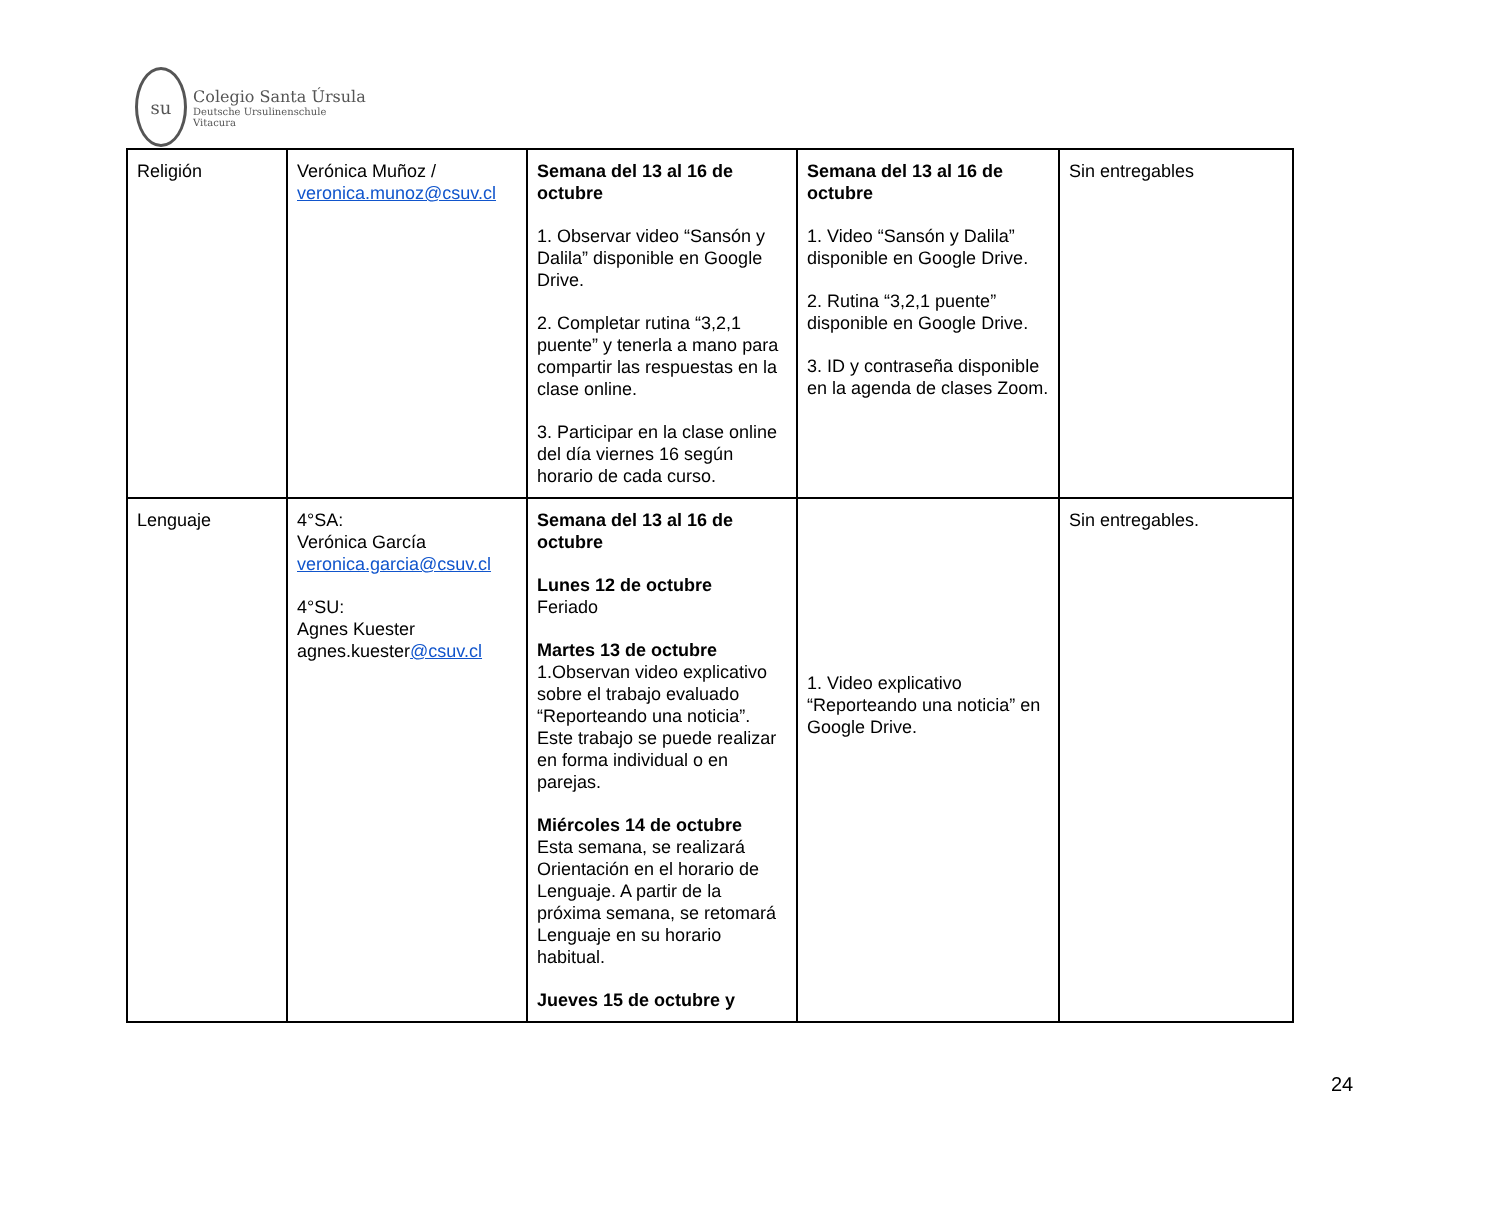su
Colegio Santa Úrsula
Deutsche Ursulinenschule
Vitacura
| Religión | Verónica Muñoz / veronica.munoz@csuv.cl | Semana del 13 al 16 de octubre 1. Observar video “Sansón y Dalila” disponible en Google Drive. 2. Completar rutina “3,2,1 puente” y tenerla a mano para compartir las respuestas en la clase online. 3. Participar en la clase online del día viernes 16 según horario de cada curso. | Semana del 13 al 16 de octubre 1. Video “Sansón y Dalila” disponible en Google Drive. 2. Rutina “3,2,1 puente” disponible en Google Drive. 3. ID y contraseña disponible en la agenda de clases Zoom. | Sin entregables |
| Lenguaje | 4°SA: Verónica García veronica.garcia@csuv.cl 4°SU: Agnes Kuester agnes.kuester @csuv.cl | Semana del 13 al 16 de octubre Lunes 12 de octubre Feriado Martes 13 de octubre 1.Observan video explicativo sobre el trabajo evaluado “Reporteando una noticia”. Este trabajo se puede realizar en forma individual o en parejas. Miércoles 14 de octubre Esta semana, se realizará Orientación en el horario de Lenguaje. A partir de la próxima semana, se retomará Lenguaje en su horario habitual. Jueves 15 de octubre y | 1. Video explicativo “Reporteando una noticia” en Google Drive. | Sin entregables. |
24